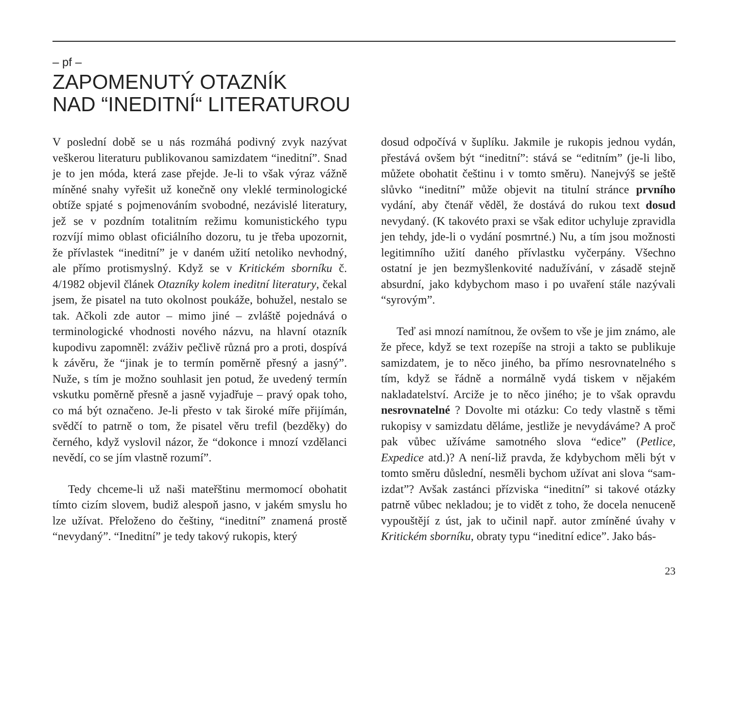– pf –
ZAPOMENUTÝ OTAZNÍK
NAD “INEDITNÍ“ LITERATUROU
V poslední době se u nás rozmáhá podivný zvyk nazývat veškerou literaturu publikovanou samizdatem “ineditní”. Snad je to jen móda, která zase přejde. Je-li to však výraz vážně míněné snahy vyřešit už konečně ony vleklé terminologické obtíže spjaté s pojmenováním svobodné, nezávislé literatury, jež se v pozdním totalitním režimu komunistického typu rozvíjí mimo oblast oficiálního dozoru, tu je třeba upozornit, že přívlastek “ineditní” je v daném užití netoliko nevhodný, ale přímo protismyslný. Když se v Kritickém sborníku č. 4/1982 objevil článek Otazníky kolem ineditní literatury, čekal jsem, že pisatel na tuto okolnost poukáže, bohužel, nestalo se tak. Ačkoli zde autor – mimo jiné – zvláště pojednává o terminologické vhodnosti nového názvu, na hlavní otazník kupodivu zapomněl: zváživ pečlivě různá pro a proti, dospívá k závěru, že “jinak je to termín poměrně přesný a jasný”. Nuže, s tím je možno souhlasit jen potud, že uvedený termín vskutku poměrně přesně a jasně vyjadřuje – pravý opak toho, co má být označeno. Je-li přesto v tak široké míře přijímán, svědčí to patrně o tom, že pisatel věru trefil (bezděky) do černého, když vyslovil názor, že “dokonce i mnozí vzdělanci nevědí, co se jím vlastně rozumí”.
Tedy chceme-li už naši mateřštinu mermomocí obohatit tímto cizím slovem, budiž alespoň jasno, v jakém smyslu ho lze užívat. Přeloženo do češtiny, “ineditní” znamená prostě “nevydaný”. “Ineditní” je tedy takový rukopis, který
dosud odpočívá v šuplíku. Jakmile je rukopis jednou vydán, přestává ovšem být “ineditní”: stává se “editním” (je-li libo, můžete obohatit češtinu i v tomto směru). Nanejvýš se ještě slůvko “ineditní” může objevit na titulní stránce prvního vydání, aby čtenář věděl, že dostává do rukou text dosud nevydaný. (K takovéto praxi se však editor uchyluje zpravidla jen tehdy, jde-li o vydání posmrtné.) Nu, a tím jsou možnosti legitimního užití daného přívlastku vyčerpány. Všechno ostatní je jen bezmyšlenkovité nadužívání, v zásadě stejně absurdní, jako kdybychom maso i po uvaření stále nazývali “syrovým”.
Teď asi mnozí namítnou, že ovšem to vše je jim známo, ale že přece, když se text rozepíše na stroji a takto se publikuje samizdatem, je to něco jiného, ba přímo nesrovnatelného s tím, když se řádně a normálně vydá tiskem v nějakém nakladatelství. Arciže je to něco jiného; je to však opravdu nesrovnatelné ? Dovolte mi otázku: Co tedy vlastně s těmi rukopisy v samizdatu děláme, jestliže je nevydáváme? A proč pak vůbec užíváme samotného slova “edice” (Petlice, Expedice atd.)? A není-liž pravda, že kdybychom měli být v tomto směru důslední, nesměli bychom užívat ani slova “sam-izdat”? Avšak zastánci přízviska “ineditní” si takové otázky patrně vůbec nekladou; je to vidět z toho, že docela nenuceně vypouštějí z úst, jak to učinil např. autor zmíněné úvahy v Kritickém sborníku, obraty typu “ineditní edice”. Jako bás-
23